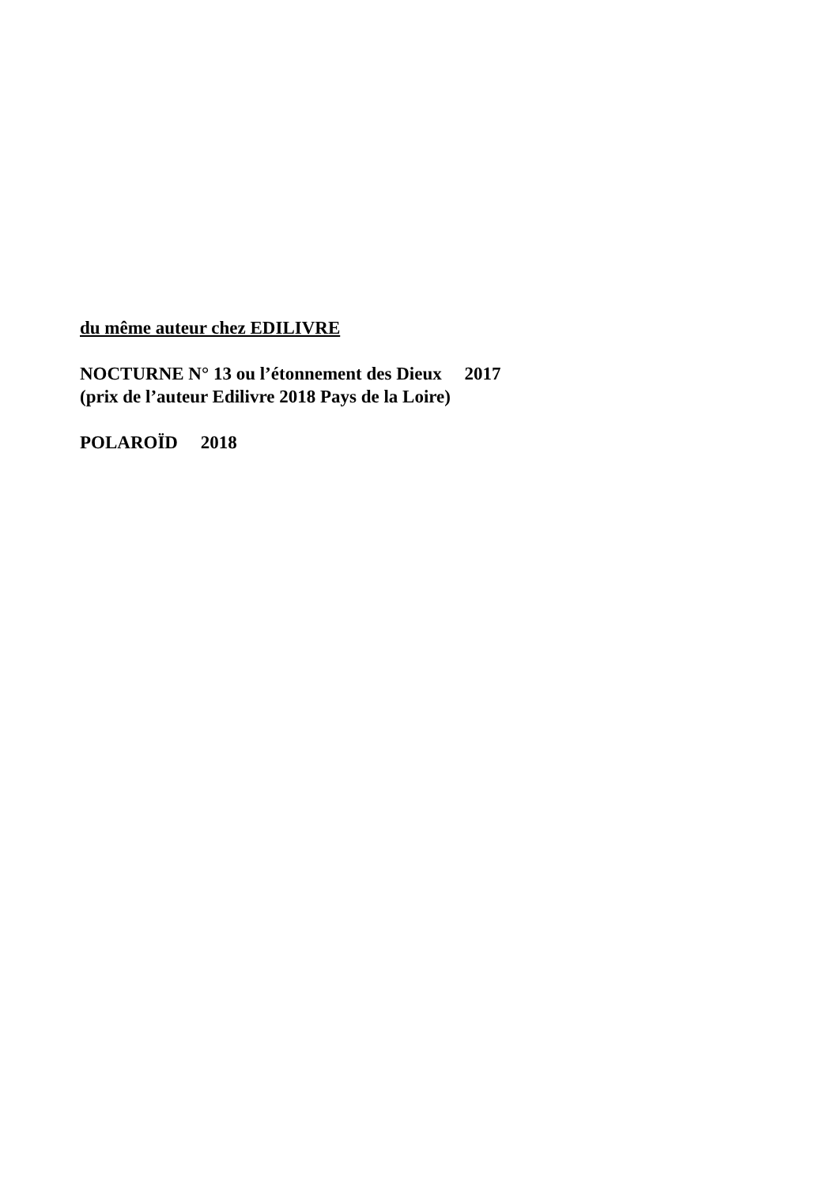du même auteur chez EDILIVRE
NOCTURNE N° 13 ou l’étonnement des Dieux 2017
(prix de l’auteur Edilivre 2018 Pays de la Loire)
POLAROÏD 2018